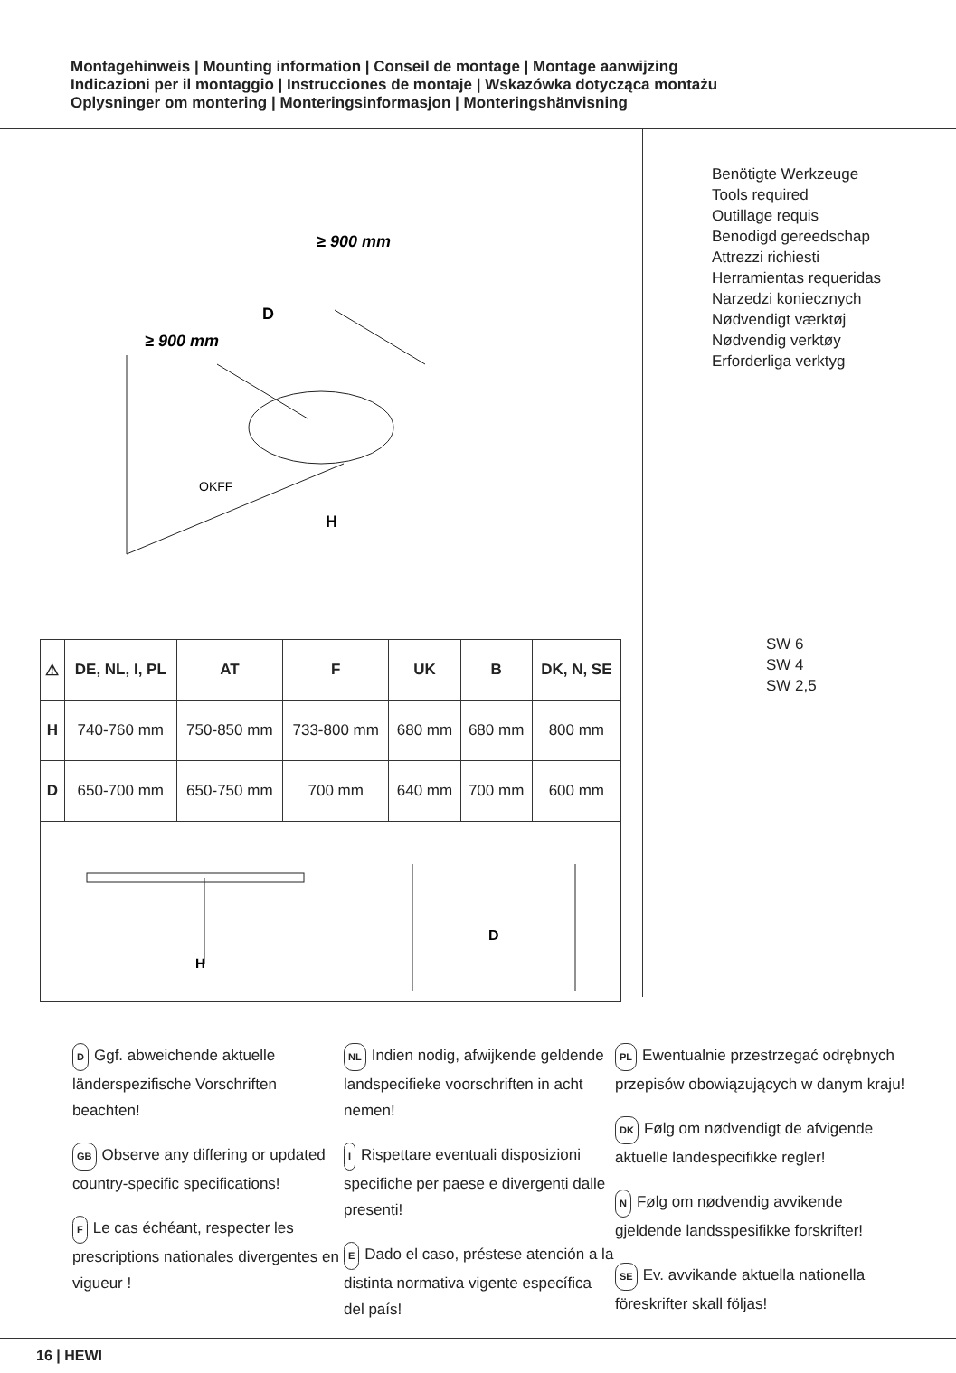Montagehinweis | Mounting information | Conseil de montage | Montage aanwijzing
Indicazioni per il montaggio | Instrucciones de montaje | Wskazówka dotycząca montażu
Oplysninger om montering | Monteringsinformasjon | Monteringshänvisning
≥ 900 mm
≥ 900 mm
D
H
OKFF
| ⚠ | DE, NL, I, PL | AT | F | UK | B | DK, N, SE |
| --- | --- | --- | --- | --- | --- | --- |
| H | 740-760 mm | 750-850 mm | 733-800 mm | 680 mm | 680 mm | 800 mm |
| D | 650-700 mm | 650-750 mm | 700 mm | 640 mm | 700 mm | 600 mm |
| H D | | | | | | |
Benötigte Werkzeuge
Tools required
Outillage requis
Benodigd gereedschap
Attrezzi richiesti
Herramientas requeridas
Narzedzi koniecznych
Nødvendigt værktøj
Nødvendig verktøy
Erforderliga verktyg
SW 6
SW 4
SW 2,5
D Ggf. abweichende aktuelle länderspezifische Vorschriften beachten!
GB Observe any differing or updated country-specific specifications!
F Le cas échéant, respecter les prescriptions nationales divergentes en vigueur !
NL Indien nodig, afwijkende geldende landspecifieke voorschriften in acht nemen!
I Rispettare eventuali disposizioni specifiche per paese e divergenti dalle presenti!
E Dado el caso, préstese atención a la distinta normativa vigente específica del país!
PL Ewentualnie przestrzegać odrębnych przepisów obowiązujących w danym kraju!
DK Følg om nødvendigt de afvigende aktuelle landespecifikke regler!
N Følg om nødvendig avvikende gjeldende landsspesifikke forskrifter!
SE Ev. avvikande aktuella nationella föreskrifter skall följas!
16 | HEWI